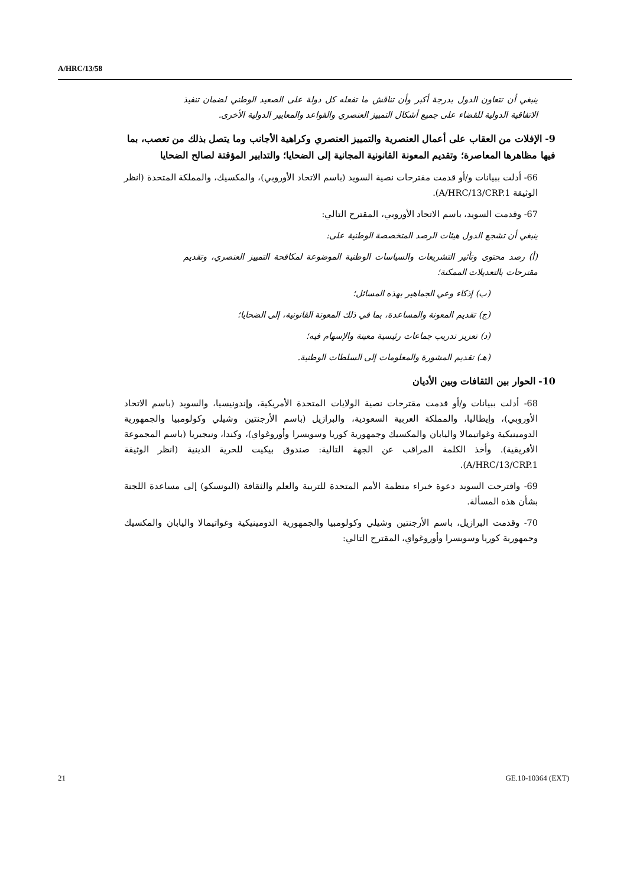A/HRC/13/58
ينبغي أن تتعاون الدول بدرجة أكبر وأن تناقش ما تفعله كل دولة على الصعيد الوطني لضمان تنفيذ الاتفاقية الدولية للقضاء على جميع أشكال التمييز العنصري والقواعد والمعايير الدولية الأخرى.
9- الإفلات من العقاب على أعمال العنصرية والتمييز العنصري وكراهية الأجانب وما يتصل بذلك من تعصب، بما فيها مظاهرها المعاصرة؛ وتقديم المعونة القانونية المجانية إلى الضحايا؛ والتدابير المؤقتة لصالح الضحايا
66- أدلت ببيانات و/أو قدمت مقترحات نصية السويد (باسم الاتحاد الأوروبي)، والمكسيك، والمملكة المتحدة (انظر الوثيقة A/HRC/13/CRP.1).
67- وقدمت السويد، باسم الاتحاد الأوروبي، المقترح التالي:
ينبغي أن تشجع الدول هيئات الرصد المتخصصة الوطنية على:
(أ) رصد محتوى وتأثير التشريعات والسياسات الوطنية الموضوعة لمكافحة التمييز العنصري، وتقديم مقترحات بالتعديلات الممكنة؛
(ب) إذكاء وعي الجماهير بهذه المسائل؛
(ج) تقديم المعونة والمساعدة، بما في ذلك المعونة القانونية، إلى الضحايا؛
(د) تعزيز تدريب جماعات رئيسية معينة والإسهام فيه؛
(هـ) تقديم المشورة والمعلومات إلى السلطات الوطنية.
10- الحوار بين الثقافات وبين الأديان
68- أدلت ببيانات و/أو قدمت مقترحات نصية الولايات المتحدة الأمريكية، وإندونيسيا، والسويد (باسم الاتحاد الأوروبي)، وإيطاليا، والمملكة العربية السعودية، والبرازيل (باسم الأرجنتين وشيلي وكولومبيا والجمهورية الدومينيكية وغواتيمالا واليابان والمكسيك وجمهورية كوريا وسويسرا وأوروغواي)، وكندا، ونيجيريا (باسم المجموعة الأفريقية). وأخذ الكلمة المراقب عن الجهة التالية: صندوق بيكيت للحرية الدينية (انظر الوثيقة A/HRC/13/CRP.1).
69- واقترحت السويد دعوة خبراء منظمة الأمم المتحدة للتربية والعلم والثقافة (اليونسكو) إلى مساعدة اللجنة بشأن هذه المسألة.
70- وقدمت البرازيل، باسم الأرجنتين وشيلي وكولومبيا والجمهورية الدومينيكية وغواتيمالا واليابان والمكسيك وجمهورية كوريا وسويسرا وأوروغواي، المقترح التالي:
21 GE.10-10364 (EXT)